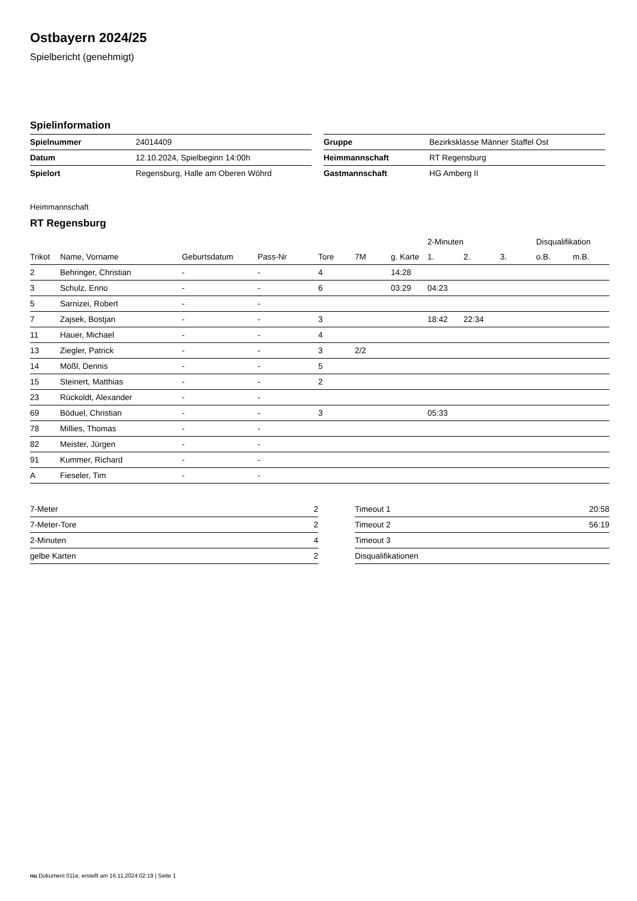Ostbayern 2024/25
Spielbericht (genehmigt)
Spielinformation
| Spielnummer | 24014409 |
| Datum | 12.10.2024, Spielbeginn 14:00h |
| Spielort | Regensburg, Halle am Oberen Wöhrd |
| Gruppe | Bezirksklasse Männer Staffel Ost |
| Heimmannschaft | RT Regensburg |
| Gastmannschaft | HG Amberg II |
Heimmannschaft
RT Regensburg
| | | | | | | | 2-Minuten | | | Disqualifikation | |
| --- | --- | --- | --- | --- | --- | --- | --- | --- | --- | --- | --- |
| Trikot | Name, Vorname | Geburtsdatum | Pass-Nr | Tore | 7M | g. Karte | 1. | 2. | 3. | o.B. | m.B. |
| 2 | Behringer, Christian | - | - | 4 | | 14:28 | | | | | |
| 3 | Schulz, Enno | - | - | 6 | | 03:29 | 04:23 | | | | |
| 5 | Sarnizei, Robert | - | - | | | | | | | | |
| 7 | Zajsek, Bostjan | - | - | 3 | | | 18:42 | 22:34 | | | |
| 11 | Hauer, Michael | - | - | 4 | | | | | | | |
| 13 | Ziegler, Patrick | - | - | 3 | 2/2 | | | | | | |
| 14 | Mößl, Dennis | - | - | 5 | | | | | | | |
| 15 | Steinert, Matthias | - | - | 2 | | | | | | | |
| 23 | Rückoldt, Alexander | - | - | | | | | | | | |
| 69 | Böduel, Christian | - | - | 3 | | | 05:33 | | | | |
| 78 | Millies, Thomas | - | - | | | | | | | | |
| 82 | Meister, Jürgen | - | - | | | | | | | | |
| 91 | Kummer, Richard | - | - | | | | | | | | |
| A | Fieseler, Tim | - | - | | | | | | | | |
| 7-Meter | 2 |
| 7-Meter-Tore | 2 |
| 2-Minuten | 4 |
| gelbe Karten | 2 |
| Timeout 1 | 20:58 |
| Timeout 2 | 56:19 |
| Timeout 3 | |
| Disqualifikationen | |
nu.Dokument 011e, erstellt am 16.11.2024 02:19 | Seite 1